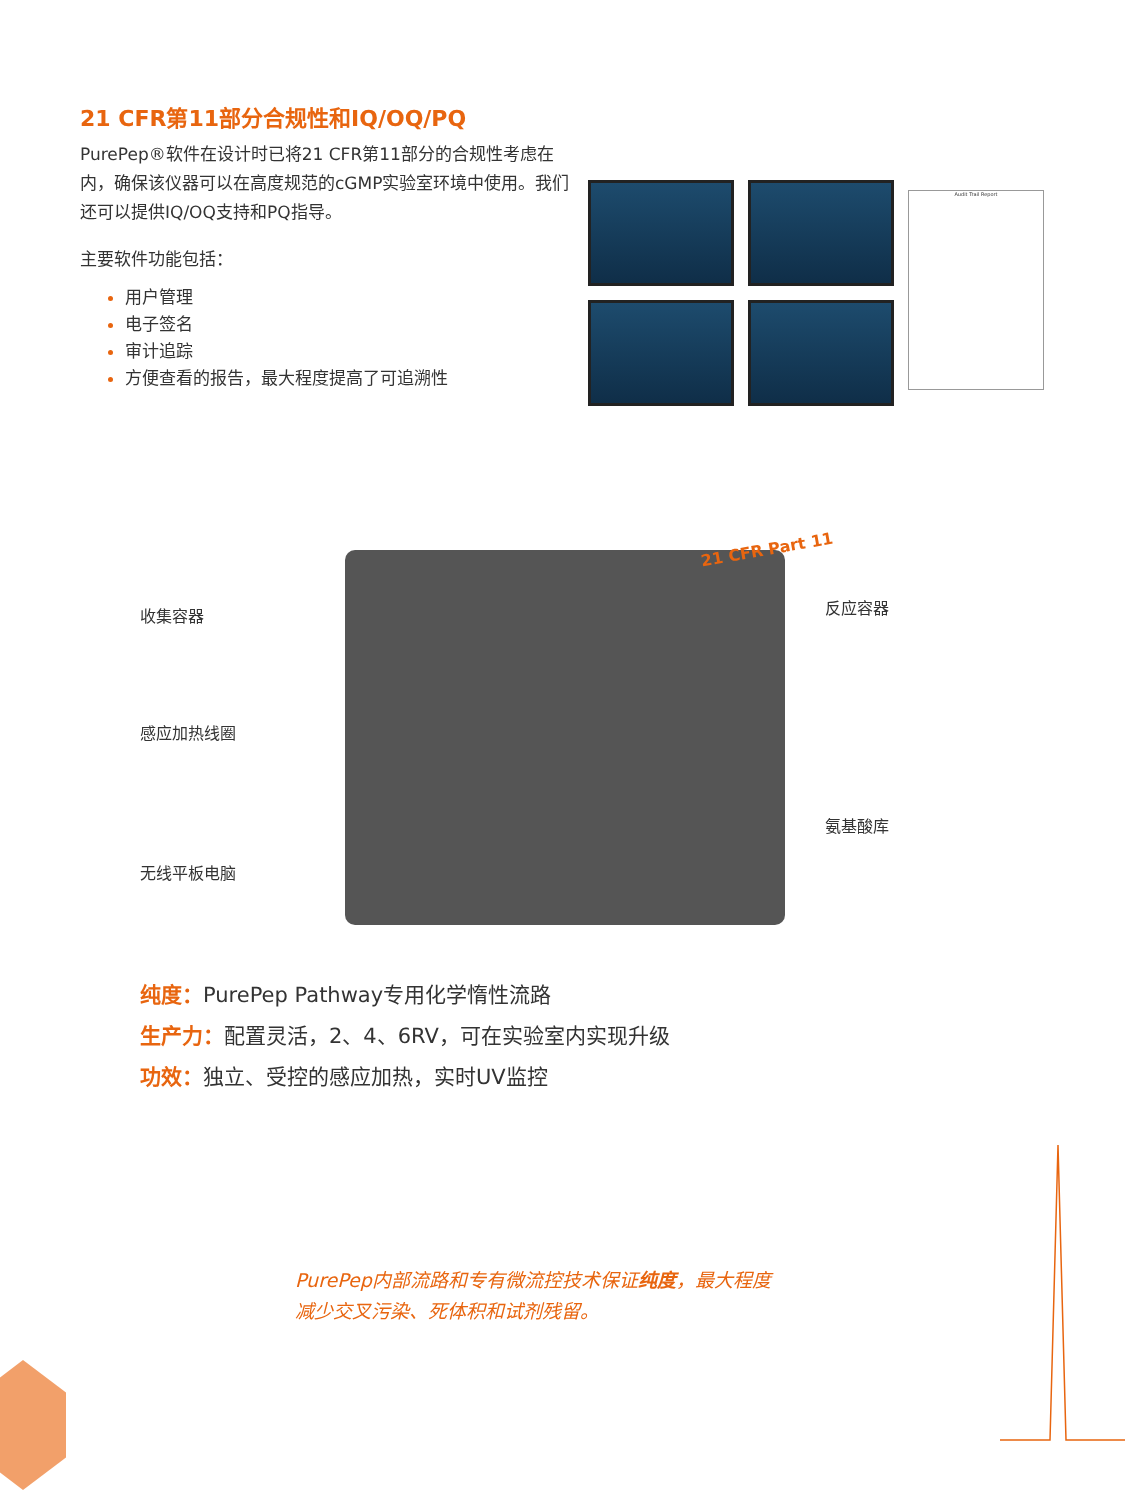21 CFR第11部分合规性和IQ/OQ/PQ
PurePep®软件在设计时已将21 CFR第11部分的合规性考虑在内，确保该仪器可以在高度规范的cGMP实验室环境中使用。我们还可以提供IQ/OQ支持和PQ指导。
主要软件功能包括：
用户管理
电子签名
审计追踪
方便查看的报告，最大程度提高了可追溯性
Audit Trail Report
收集容器
感应加热线圈
无线平板电脑
反应容器
氨基酸库
21 CFR Part 11
纯度：PurePep Pathway专用化学惰性流路
生产力：配置灵活，2、4、6RV，可在实验室内实现升级
功效：独立、受控的感应加热，实时UV监控
PurePep内部流路和专有微流控技术保证纯度，最大程度减少交叉污染、死体积和试剂残留。